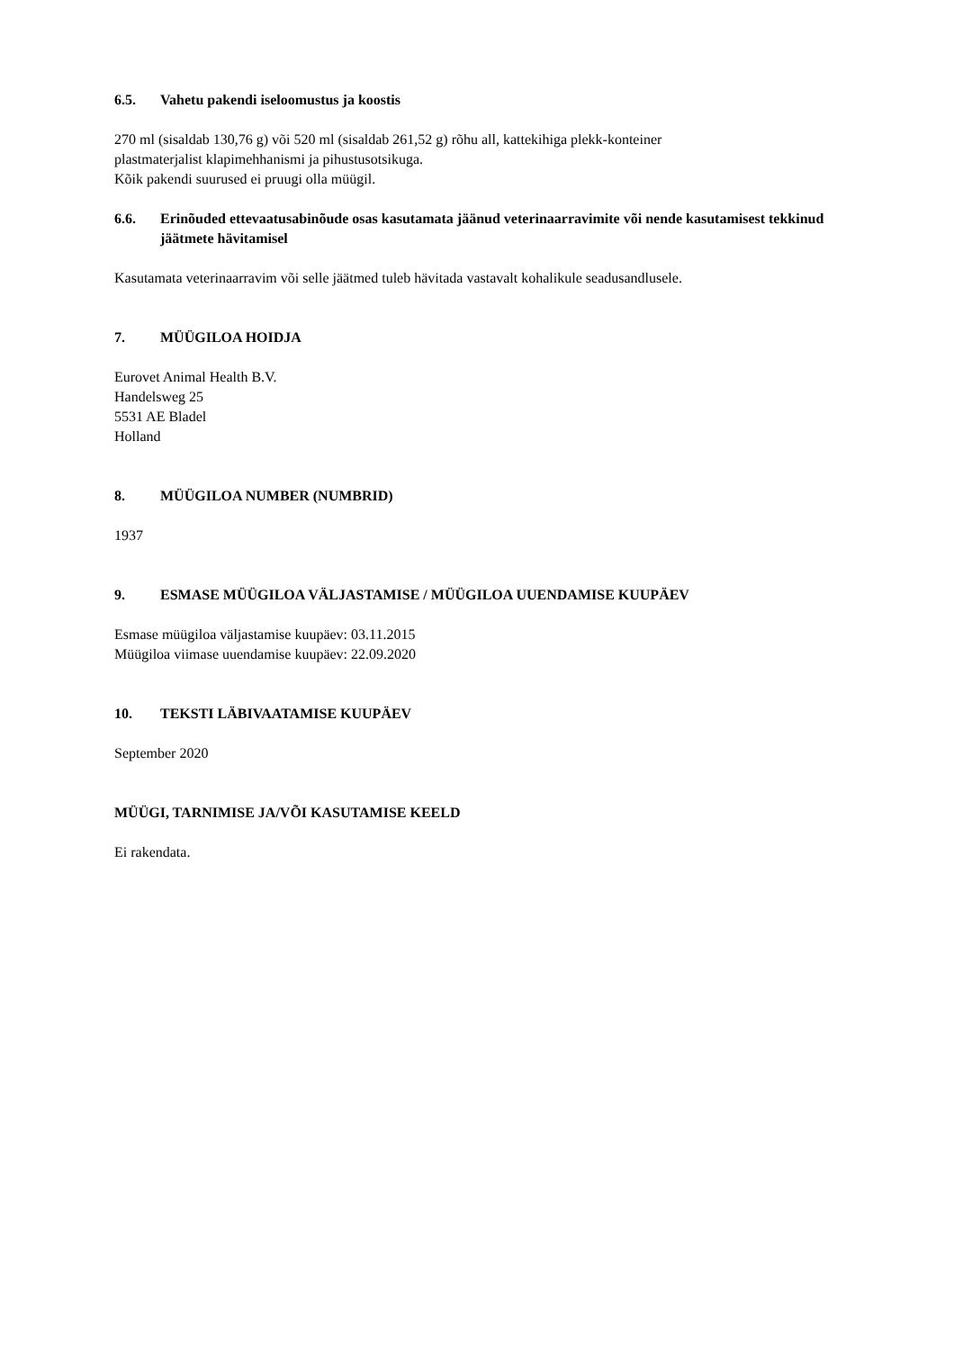6.5. Vahetu pakendi iseloomustus ja koostis
270 ml (sisaldab 130,76 g) või 520 ml (sisaldab 261,52 g) rõhu all, kattekihiga plekk-konteiner
plastmaterjalist klapimehhanismi ja pihustusotsikuga.
Kõik pakendi suurused ei pruugi olla müügil.
6.6. Erinõuded ettevaatusabinõude osas kasutamata jäänud veterinaarravimite või nende kasutamisest tekkinud jäätmete hävitamisel
Kasutamata veterinaarravim või selle jäätmed tuleb hävitada vastavalt kohalikule seadusandlusele.
7. MÜÜGILOA HOIDJA
Eurovet Animal Health B.V.
Handelsweg 25
5531 AE Bladel
Holland
8. MÜÜGILOA NUMBER (NUMBRID)
1937
9. ESMASE MÜÜGILOA VÄLJASTAMISE / MÜÜGILOA UUENDAMISE KUUPÄEV
Esmase müügiloa väljastamise kuupäev: 03.11.2015
Müügiloa viimase uuendamise kuupäev: 22.09.2020
10. TEKSTI LÄBIVAATAMISE KUUPÄEV
September 2020
MÜÜGI, TARNIMISE JA/VÕI KASUTAMISE KEELD
Ei rakendata.